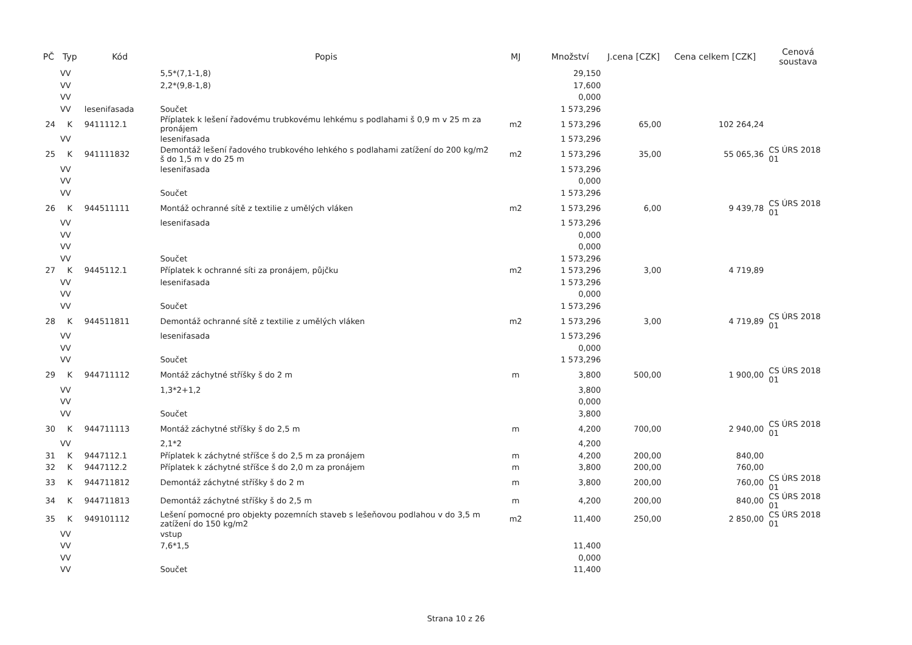| PČ | Typ | Kód | Popis | MJ | Množství | J.cena [CZK] | Cena celkem [CZK] | Cenová soustava |
| --- | --- | --- | --- | --- | --- | --- | --- | --- |
| | VV | | 5,5*(7,1-1,8) | | 29,150 | | | |
| | VV | | 2,2*(9,8-1,8) | | 17,600 | | | |
| | VV | | | | 0,000 | | | |
| | VV | lesenifasada | Součet | | 1 573,296 | | | |
| 24 | K | 9411112.1 | Příplatek k lešení řadovému trubkovému lehkému s podlahami š 0,9 m v 25 m za pronájem | m2 | 1 573,296 | 65,00 | 102 264,24 | |
| | VV | | lesenifasada | | 1 573,296 | | | |
| 25 | K | 941111832 | Demontáž lešení řadového trubkového lehkého s podlahami zatížení do 200 kg/m2 š do 1,5 m v do 25 m | m2 | 1 573,296 | 35,00 | 55 065,36 | CS ÚRS 2018 01 |
| | VV | | lesenifasada | | 1 573,296 | | | |
| | VV | | | | 0,000 | | | |
| | VV | | Součet | | 1 573,296 | | | |
| 26 | K | 944511111 | Montáž ochranné sítě z textilie z umělých vláken | m2 | 1 573,296 | 6,00 | 9 439,78 | CS ÚRS 2018 01 |
| | VV | | lesenifasada | | 1 573,296 | | | |
| | VV | | | | 0,000 | | | |
| | VV | | | | 0,000 | | | |
| | VV | | Součet | | 1 573,296 | | | |
| 27 | K | 9445112.1 | Příplatek k ochranné síti za pronájem, půjčku | m2 | 1 573,296 | 3,00 | 4 719,89 | |
| | VV | | lesenifasada | | 1 573,296 | | | |
| | VV | | | | 0,000 | | | |
| | VV | | Součet | | 1 573,296 | | | |
| 28 | K | 944511811 | Demontáž ochranné sítě z textilie z umělých vláken | m2 | 1 573,296 | 3,00 | 4 719,89 | CS ÚRS 2018 01 |
| | VV | | lesenifasada | | 1 573,296 | | | |
| | VV | | | | 0,000 | | | |
| | VV | | Součet | | 1 573,296 | | | |
| 29 | K | 944711112 | Montáž záchytné stříšky š do 2 m | m | 3,800 | 500,00 | 1 900,00 | CS ÚRS 2018 01 |
| | VV | | 1,3*2+1,2 | | 3,800 | | | |
| | VV | | | | 0,000 | | | |
| | VV | | Součet | | 3,800 | | | |
| 30 | K | 944711113 | Montáž záchytné stříšky š do 2,5 m | m | 4,200 | 700,00 | 2 940,00 | CS ÚRS 2018 01 |
| | VV | | 2,1*2 | | 4,200 | | | |
| 31 | K | 9447112.1 | Příplatek k záchytné stříšce š do 2,5 m za pronájem | m | 4,200 | 200,00 | 840,00 | |
| 32 | K | 9447112.2 | Příplatek k záchytné stříšce š do 2,0 m za pronájem | m | 3,800 | 200,00 | 760,00 | |
| 33 | K | 944711812 | Demontáž záchytné stříšky š do 2 m | m | 3,800 | 200,00 | 760,00 | CS ÚRS 2018 01 |
| 34 | K | 944711813 | Demontáž záchytné stříšky š do 2,5 m | m | 4,200 | 200,00 | 840,00 | CS ÚRS 2018 01 |
| 35 | K | 949101112 | Lešení pomocné pro objekty pozemních staveb s lešeňovou podlahou v do 3,5 m zatížení do 150 kg/m2 | m2 | 11,400 | 250,00 | 2 850,00 | CS ÚRS 2018 01 |
| | VV | | vstup | | | | | |
| | VV | | 7,6*1,5 | | 11,400 | | | |
| | VV | | | | 0,000 | | | |
| | VV | | Součet | | 11,400 | | | |
Strana 10 z 26